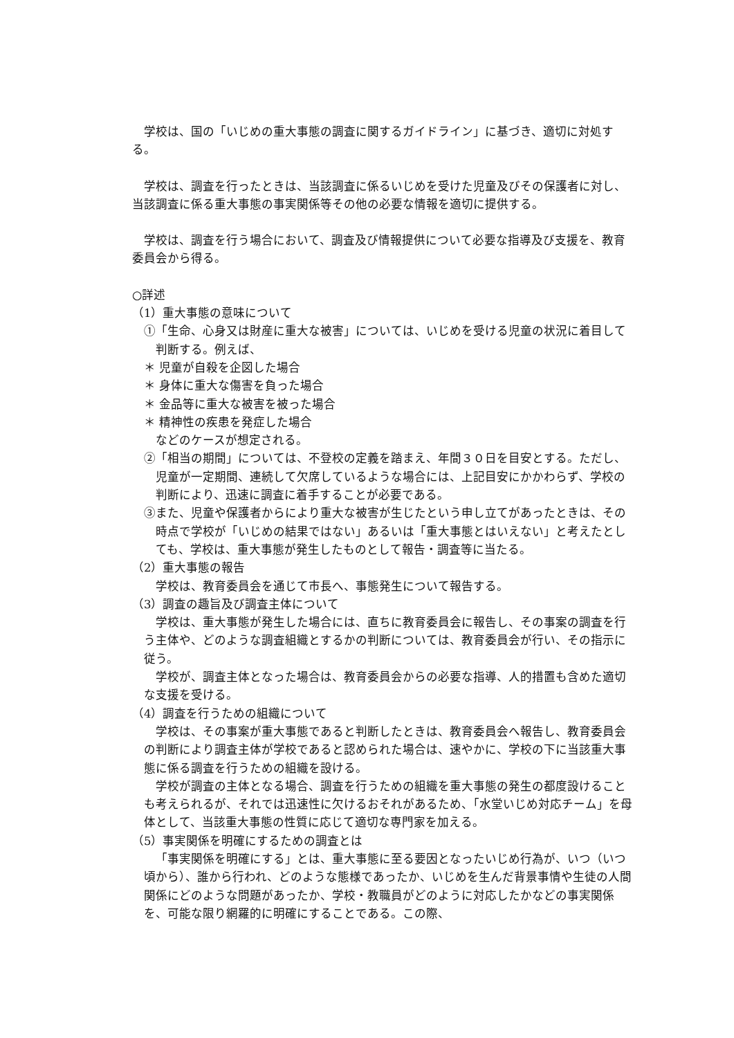学校は、国の「いじめの重大事態の調査に関するガイドライン」に基づき、適切に対処する。
　学校は、調査を行ったときは、当該調査に係るいじめを受けた児童及びその保護者に対し、当該調査に係る重大事態の事実関係等その他の必要な情報を適切に提供する。
　学校は、調査を行う場合において、調査及び情報提供について必要な指導及び支援を、教育委員会から得る。
○詳述
（1）重大事態の意味について
①「生命、心身又は財産に重大な被害」については、いじめを受ける児童の状況に着目して判断する。例えば、
＊ 児童が自殺を企図した場合
＊ 身体に重大な傷害を負った場合
＊ 金品等に重大な被害を被った場合
＊ 精神性の疾患を発症した場合
などのケースが想定される。
②「相当の期間」については、不登校の定義を踏まえ、年間３０日を目安とする。ただし、児童が一定期間、連続して欠席しているような場合には、上記目安にかかわらず、学校の判断により、迅速に調査に着手することが必要である。
③また、児童や保護者からにより重大な被害が生じたという申し立てがあったときは、その時点で学校が「いじめの結果ではない」あるいは「重大事態とはいえない」と考えたとしても、学校は、重大事態が発生したものとして報告・調査等に当たる。
（2）重大事態の報告
学校は、教育委員会を通じて市長へ、事態発生について報告する。
（3）調査の趣旨及び調査主体について
学校は、重大事態が発生した場合には、直ちに教育委員会に報告し、その事案の調査を行う主体や、どのような調査組織とするかの判断については、教育委員会が行い、その指示に従う。
学校が、調査主体となった場合は、教育委員会からの必要な指導、人的措置も含めた適切な支援を受ける。
（4）調査を行うための組織について
学校は、その事案が重大事態であると判断したときは、教育委員会へ報告し、教育委員会の判断により調査主体が学校であると認められた場合は、速やかに、学校の下に当該重大事態に係る調査を行うための組織を設ける。
学校が調査の主体となる場合、調査を行うための組織を重大事態の発生の都度設けることも考えられるが、それでは迅速性に欠けるおそれがあるため、「水堂いじめ対応チーム」を母体として、当該重大事態の性質に応じて適切な専門家を加える。
（5）事実関係を明確にするための調査とは
「事実関係を明確にする」とは、重大事態に至る要因となったいじめ行為が、いつ（いつ頃から）、誰から行われ、どのような態様であったか、いじめを生んだ背景事情や生徒の人間関係にどのような問題があったか、学校・教職員がどのように対応したかなどの事実関係を、可能な限り網羅的に明確にすることである。この際、